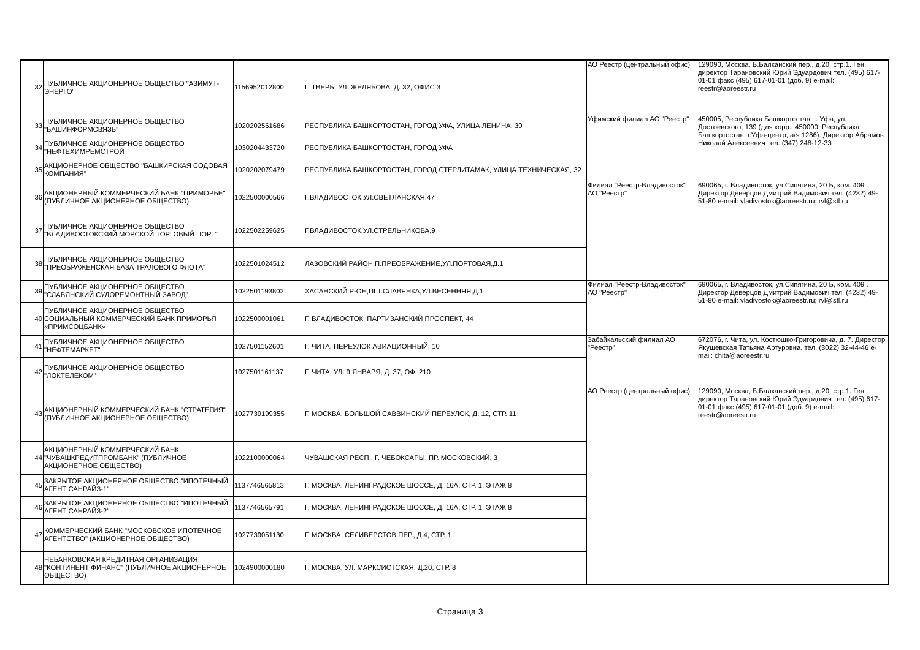| 32 | ПУБЛИЧНОЕ АКЦИОНЕРНОЕ ОБЩЕСТВО "АЗИМУТ-ЭНЕРГО" | 1156952012800 | Г. ТВЕРЬ, УЛ. ЖЕЛЯБОВА, Д. 32, ОФИС 3 | АО Реестр (центральный офис) | 129090, Москва, Б.Балканский пер., д.20, стр.1. Ген. директор Тарановский Юрий Эдуардович тел. (495) 617-01-01 факс (495) 617-01-01 (доб. 9) e-mail: reestr@aoreestr.ru |
| 33 | ПУБЛИЧНОЕ АКЦИОНЕРНОЕ ОБЩЕСТВО "БАШИНФОРМСВЯЗЬ" | 1020202561686 | РЕСПУБЛИКА БАШКОРТОСТАН, ГОРОД УФА, УЛИЦА ЛЕНИНА, 30 | Уфимский филиал АО "Реестр" | 450005, Республика Башкортостан, г. Уфа, ул. Достоевского, 139 (для корр.: 450000, Республика Башкортостан, г.Уфа-центр, а/я 1286). Директор Абрамов Николай Алексеевич тел. (347) 248-12-33 |
| 34 | ПУБЛИЧНОЕ АКЦИОНЕРНОЕ ОБЩЕСТВО "НЕФТЕХИМРЕМСТРОЙ" | 1030204433720 | РЕСПУБЛИКА БАШКОРТОСТАН, ГОРОД УФА | | |
| 35 | АКЦИОНЕРНОЕ ОБЩЕСТВО "БАШКИРСКАЯ СОДОВАЯ КОМПАНИЯ" | 1020202079479 | РЕСПУБЛИКА БАШКОРТОСТАН, ГОРОД СТЕРЛИТАМАК, УЛИЦА ТЕХНИЧЕСКАЯ, 32 | | |
| 36 | АКЦИОНЕРНЫЙ КОММЕРЧЕСКИЙ БАНК "ПРИМОРЬЕ" (ПУБЛИЧНОЕ АКЦИОНЕРНОЕ ОБЩЕСТВО) | 1022500000566 | Г.ВЛАДИВОСТОК,УЛ.СВЕТЛАНСКАЯ,47 | Филиал "Реестр-Владивосток" АО "Реестр" | 690065, г. Владивосток, ул.Сипягина, 20 Б, ком. 409 . Директор Деверцов Дмитрий Вадимович тел. (4232) 49-51-80 e-mail: vladivostok@aoreestr.ru; rvl@stl.ru |
| 37 | ПУБЛИЧНОЕ АКЦИОНЕРНОЕ ОБЩЕСТВО "ВЛАДИВОСТОКСКИЙ МОРСКОЙ ТОРГОВЫЙ ПОРТ" | 1022502259625 | Г.ВЛАДИВОСТОК,УЛ.СТРЕЛЬНИКОВА,9 | | |
| 38 | ПУБЛИЧНОЕ АКЦИОНЕРНОЕ ОБЩЕСТВО "ПРЕОБРАЖЕНСКАЯ БАЗА ТРАЛОВОГО ФЛОТА" | 1022501024512 | ЛАЗОВСКИЙ РАЙОН,П.ПРЕОБРАЖЕНИЕ,УЛ.ПОРТОВАЯ,Д.1 | | |
| 39 | ПУБЛИЧНОЕ АКЦИОНЕРНОЕ ОБЩЕСТВО "СЛАВЯНСКИЙ СУДОРЕМОНТНЫЙ ЗАВОД" | 1022501193802 | ХАСАНСКИЙ Р-ОН,ПГТ.СЛАВЯНКА,УЛ.ВЕСЕННЯЯ,Д.1 | Филиал "Реестр-Владивосток" АО "Реестр" | 690065, г. Владивосток, ул.Сипягина, 20 Б, ком. 409 . Директор Деверцов Дмитрий Вадимович тел. (4232) 49-51-80 e-mail: vladivostok@aoreestr.ru; rvl@stl.ru |
| 40 | ПУБЛИЧНОЕ АКЦИОНЕРНОЕ ОБЩЕСТВО СОЦИАЛЬНЫЙ КОММЕРЧЕСКИЙ БАНК ПРИМОРЬЯ «ПРИМСОЦБАНК» | 1022500001061 | Г. ВЛАДИВОСТОК, ПАРТИЗАНСКИЙ ПРОСПЕКТ, 44 | | |
| 41 | ПУБЛИЧНОЕ АКЦИОНЕРНОЕ ОБЩЕСТВО "НЕФТЕМАРКЕТ" | 1027501152601 | Г. ЧИТА, ПЕРЕУЛОК АВИАЦИОННЫЙ, 10 | Забайкальский филиал АО "Реестр" | 672076, г. Чита, ул. Костюшко-Григоровича, д. 7. Директор Якушевская Татьяна Артуровна. тел. (3022) 32-44-46 e-mail: chita@aoreestr.ru |
| 42 | ПУБЛИЧНОЕ АКЦИОНЕРНОЕ ОБЩЕСТВО "ЛОКТЕЛЕКОМ" | 1027501161137 | Г. ЧИТА, УЛ. 9 ЯНВАРЯ, Д. 37, ОФ. 210 | | |
| 43 | АКЦИОНЕРНЫЙ КОММЕРЧЕСКИЙ БАНК "СТРАТЕГИЯ" (ПУБЛИЧНОЕ АКЦИОНЕРНОЕ ОБЩЕСТВО) | 1027739199355 | Г. МОСКВА, БОЛЬШОЙ САВВИНСКИЙ ПЕРЕУЛОК, Д. 12, СТР. 11 | АО Реестр (центральный офис) | 129090, Москва, Б.Балканский пер., д.20, стр.1. Ген. директор Тарановский Юрий Эдуардович тел. (495) 617-01-01 факс (495) 617-01-01 (доб. 9) e-mail: reestr@aoreestr.ru |
| 44 | АКЦИОНЕРНЫЙ КОММЕРЧЕСКИЙ БАНК "ЧУВАШКРЕДИТПРОМБАНК" (ПУБЛИЧНОЕ АКЦИОНЕРНОЕ ОБЩЕСТВО) | 1022100000064 | ЧУВАШСКАЯ РЕСП., Г. ЧЕБОКСАРЫ, ПР. МОСКОВСКИЙ, 3 | | |
| 45 | ЗАКРЫТОЕ АКЦИОНЕРНОЕ ОБЩЕСТВО "ИПОТЕЧНЫЙ АГЕНТ САНРАЙЗ-1" | 1137746565813 | Г. МОСКВА, ЛЕНИНГРАДСКОЕ ШОССЕ, Д. 16А, СТР. 1, ЭТАЖ 8 | | |
| 46 | ЗАКРЫТОЕ АКЦИОНЕРНОЕ ОБЩЕСТВО "ИПОТЕЧНЫЙ АГЕНТ САНРАЙЗ-2" | 1137746565791 | Г. МОСКВА, ЛЕНИНГРАДСКОЕ ШОССЕ, Д. 16А, СТР. 1, ЭТАЖ 8 | | |
| 47 | КОММЕРЧЕСКИЙ БАНК "МОСКОВСКОЕ ИПОТЕЧНОЕ АГЕНТСТВО" (АКЦИОНЕРНОЕ ОБЩЕСТВО) | 1027739051130 | Г. МОСКВА, СЕЛИВЕРСТОВ ПЕР., Д.4, СТР. 1 | | |
| 48 | НЕБАНКОВСКАЯ КРЕДИТНАЯ ОРГАНИЗАЦИЯ "КОНТИНЕНТ ФИНАНС" (ПУБЛИЧНОЕ АКЦИОНЕРНОЕ ОБЩЕСТВО) | 1024900000180 | Г. МОСКВА, УЛ. МАРКСИСТСКАЯ, Д.20, СТР. 8 | | |
Страница 3